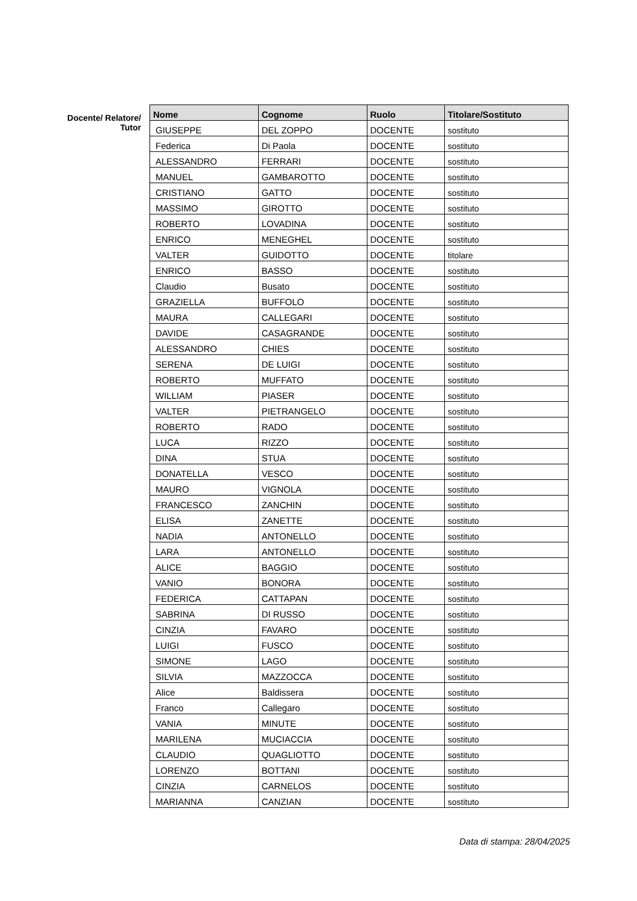Docente/ Relatore/
Tutor
| Nome | Cognome | Ruolo | Titolare/Sostituto |
| --- | --- | --- | --- |
| GIUSEPPE | DEL ZOPPO | DOCENTE | sostituto |
| Federica | Di Paola | DOCENTE | sostituto |
| ALESSANDRO | FERRARI | DOCENTE | sostituto |
| MANUEL | GAMBAROTTO | DOCENTE | sostituto |
| CRISTIANO | GATTO | DOCENTE | sostituto |
| MASSIMO | GIROTTO | DOCENTE | sostituto |
| ROBERTO | LOVADINA | DOCENTE | sostituto |
| ENRICO | MENEGHEL | DOCENTE | sostituto |
| VALTER | GUIDOTTO | DOCENTE | titolare |
| ENRICO | BASSO | DOCENTE | sostituto |
| Claudio | Busato | DOCENTE | sostituto |
| GRAZIELLA | BUFFOLO | DOCENTE | sostituto |
| MAURA | CALLEGARI | DOCENTE | sostituto |
| DAVIDE | CASAGRANDE | DOCENTE | sostituto |
| ALESSANDRO | CHIES | DOCENTE | sostituto |
| SERENA | DE LUIGI | DOCENTE | sostituto |
| ROBERTO | MUFFATO | DOCENTE | sostituto |
| WILLIAM | PIASER | DOCENTE | sostituto |
| VALTER | PIETRANGELO | DOCENTE | sostituto |
| ROBERTO | RADO | DOCENTE | sostituto |
| LUCA | RIZZO | DOCENTE | sostituto |
| DINA | STUA | DOCENTE | sostituto |
| DONATELLA | VESCO | DOCENTE | sostituto |
| MAURO | VIGNOLA | DOCENTE | sostituto |
| FRANCESCO | ZANCHIN | DOCENTE | sostituto |
| ELISA | ZANETTE | DOCENTE | sostituto |
| NADIA | ANTONELLO | DOCENTE | sostituto |
| LARA | ANTONELLO | DOCENTE | sostituto |
| ALICE | BAGGIO | DOCENTE | sostituto |
| VANIO | BONORA | DOCENTE | sostituto |
| FEDERICA | CATTAPAN | DOCENTE | sostituto |
| SABRINA | DI RUSSO | DOCENTE | sostituto |
| CINZIA | FAVARO | DOCENTE | sostituto |
| LUIGI | FUSCO | DOCENTE | sostituto |
| SIMONE | LAGO | DOCENTE | sostituto |
| SILVIA | MAZZOCCA | DOCENTE | sostituto |
| Alice | Baldissera | DOCENTE | sostituto |
| Franco | Callegaro | DOCENTE | sostituto |
| VANIA | MINUTE | DOCENTE | sostituto |
| MARILENA | MUCIACCIA | DOCENTE | sostituto |
| CLAUDIO | QUAGLIOTTO | DOCENTE | sostituto |
| LORENZO | BOTTANI | DOCENTE | sostituto |
| CINZIA | CARNELOS | DOCENTE | sostituto |
| MARIANNA | CANZIAN | DOCENTE | sostituto |
Data di stampa: 28/04/2025